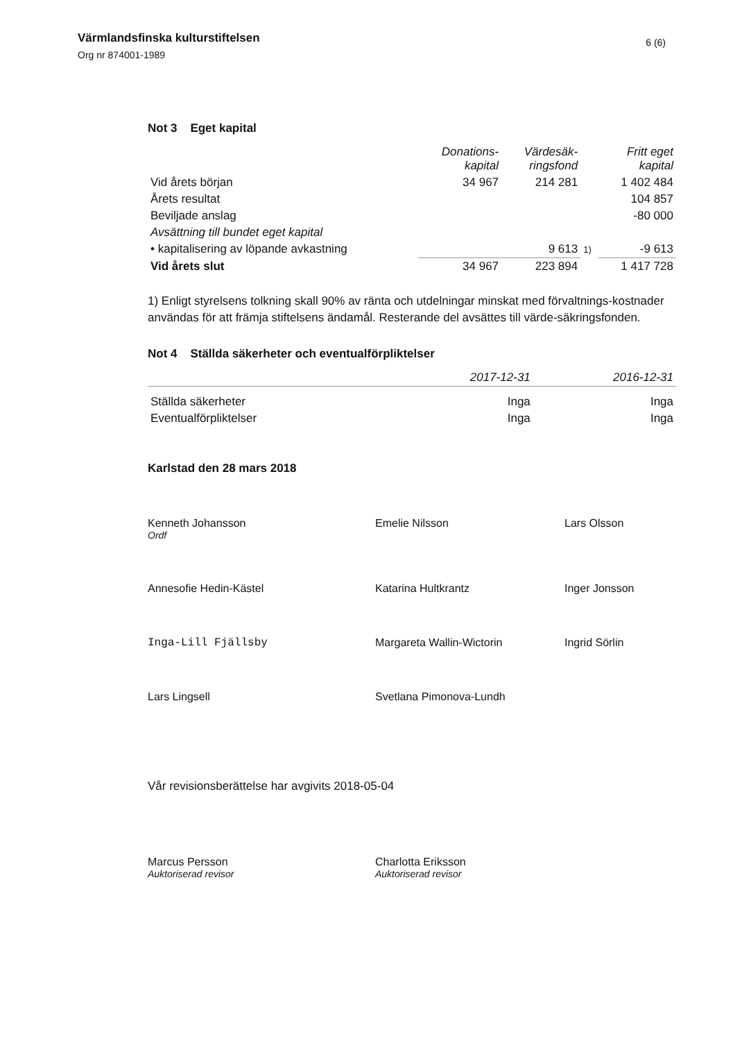Värmlandsfinska kulturstiftelsen
Org nr 874001-1989
6 (6)
Not 3 Eget kapital
| | Donations- kapital | Värdesäk- ringsfond | | Fritt eget kapital |
| --- | --- | --- | --- | --- |
| Vid årets början | 34 967 | 214 281 | | 1 402 484 |
| Årets resultat | | | | 104 857 |
| Beviljade anslag | | | | -80 000 |
| Avsättning till bundet eget kapital | | | | |
| • kapitalisering av löpande avkastning | | 9 613 | 1) | -9 613 |
| Vid årets slut | 34 967 | 223 894 | | 1 417 728 |
1) Enligt styrelsens tolkning skall 90% av ränta och utdelningar minskat med förvaltnings-kostnader användas för att främja stiftelsens ändamål. Resterande del avsättes till värde-säkringsfonden.
Not 4 Ställda säkerheter och eventualförpliktelser
| | 2017-12-31 | 2016-12-31 |
| --- | --- | --- |
| Ställda säkerheter | Inga | Inga |
| Eventualförpliktelser | Inga | Inga |
Karlstad den 28 mars 2018
Kenneth Johansson
Ordf
Emelie Nilsson
Lars Olsson
Annesofie Hedin-Kästel
Katarina Hultkrantz
Inger Jonsson
Inga-Lill Fjällsby
Margareta Wallin-Wictorin
Ingrid Sörlin
Lars Lingsell
Svetlana Pimonova-Lundh
Vår revisionsberättelse har avgivits 2018-05-04
Marcus Persson
Auktoriserad revisor
Charlotta Eriksson
Auktoriserad revisor